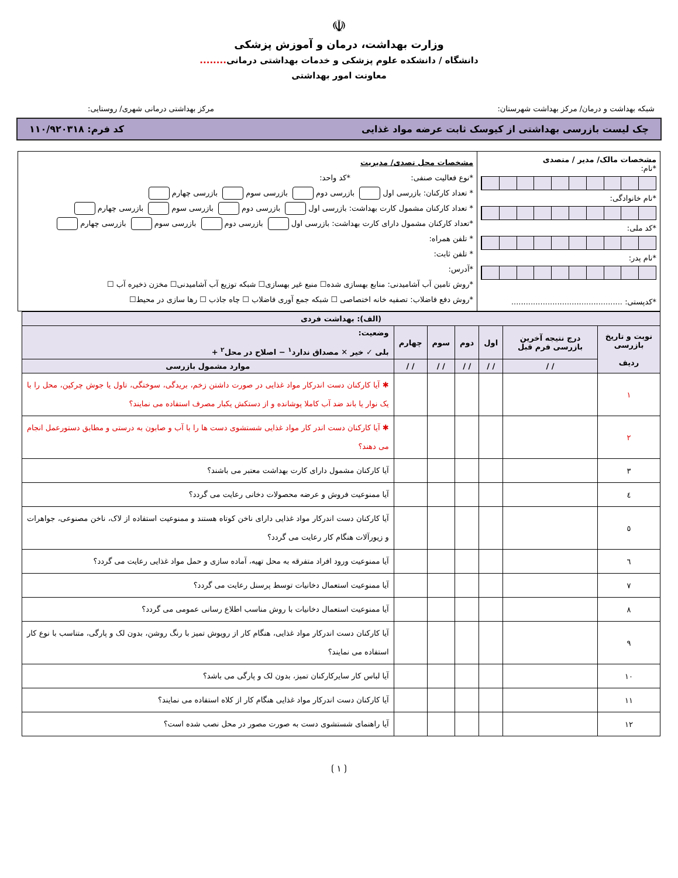☫
وزارت بهداشت، درمان و آموزش پزشکی
دانشگاه / دانشکده علوم پزشکی و خدمات بهداشتی درمانی........
معاونت امور بهداشتی
شبکه بهداشت و درمان/ مرکز بهداشت شهرستان: مرکز بهداشتی درمانی شهری/ روستایی:
چک لیست بازرسی بهداشتی از کیوسک ثابت عرضه مواد غذایی کد فرم: ۱۱۰/۹۲۰۳۱۸
مشخصات مالک/ مدیر / متصدی
*نام:
*نام خانوادگی:
*کد ملی:
*نام پدر:
*کدپستی: ..............................................
مشخصات محل تصدی/ مدیریت
*نوع فعالیت صنفی: *کد واحد:
* تعداد کارکنان: بازرسی اول بازرسی دوم بازرسی سوم بازرسی چهارم
* تعداد کارکنان مشمول کارت بهداشت: بازرسی اول بازرسی دوم بازرسی سوم بازرسی چهارم
*تعداد کارکنان مشمول دارای کارت بهداشت: بازرسی اول بازرسی دوم بازرسی سوم بازرسی چهارم
* تلفن همراه:
* تلفن ثابت:
*آدرس:
*روش تامین آب آشامیدنی: منابع بهسازی شده☐ منبع غیر بهسازی☐ شبکه توزیع آب آشامیدنی☐ مخزن ذخیره آب ☐
*روش دفع فاضلاب: تصفیه خانه اختصاصی ☐ شبکه جمع آوری فاضلاب ☐ چاه جاذب ☐ رها سازی در محیط☐
| (الف): بهداشت فردی | | | | | | |
| --- | --- | --- | --- | --- | --- | --- |
| نوبت و تاریخ بازرسی ردیف | درج نتیجه آخرین بازرسی فرم قبل | اول | دوم | سوم | چهارم | وضعیت: بلی ✓ خیر ✕ مصداق ندارد<sup>۱</sup> − اصلاح در محل<sup>۲</sup> + |
| | / / | / / | / / | / / | / / | موارد مشمول بازرسی |
| ۱ | | | | | | ✱ آیا کارکنان دست اندرکار مواد غذایی در صورت داشتن زخم، بریدگی، سوختگی، تاول یا جوش چرکین، محل را با یک نوار یا باند ضد آب کاملا پوشانده و از دستکش یکبار مصرف استفاده می نمایند؟ |
| ۲ | | | | | | ✱ آیا کارکنان دست اندر کار مواد غذایی شستشوی دست ها را با آب و صابون به درستی و مطابق دستورعمل انجام می دهند؟ |
| ۳ | | | | | | آیا کارکنان مشمول دارای کارت بهداشت معتبر می باشند؟ |
| ٤ | | | | | | آیا ممنوعیت فروش و عرضه محصولات دخانی رعایت می گردد؟ |
| ٥ | | | | | | آیا کارکنان دست اندرکار مواد غذایی دارای ناخن کوتاه هستند و ممنوعیت استفاده از لاک، ناخن مصنوعی، جواهرات و زیورآلات هنگام کار رعایت می گردد؟ |
| ٦ | | | | | | آیا ممنوعیت ورود افراد متفرقه به محل تهیه، آماده سازی و حمل مواد غذایی رعایت می گردد؟ |
| ۷ | | | | | | آیا ممنوعیت استعمال دخانیات توسط پرسنل رعایت می گردد؟ |
| ۸ | | | | | | آیا ممنوعیت استعمال دخانیات با روش مناسب اطلاع رسانی عمومی می گردد؟ |
| ۹ | | | | | | آیا کارکنان دست اندرکار مواد غذایی، هنگام کار از روپوش تمیز با رنگ روشن، بدون لک و پارگی، متناسب با نوع کار استفاده می نمایند؟ |
| ۱۰ | | | | | | آیا لباس کار سایرکارکنان تمیز، بدون لک و پارگی می باشد؟ |
| ۱۱ | | | | | | آیا کارکنان دست اندرکار مواد غذایی هنگام کار از کلاه استفاده می نمایند؟ |
| ۱۲ | | | | | | آیا راهنمای شستشوی دست به صورت مصور در محل نصب شده است؟ |
⟮ ۱ ⟯